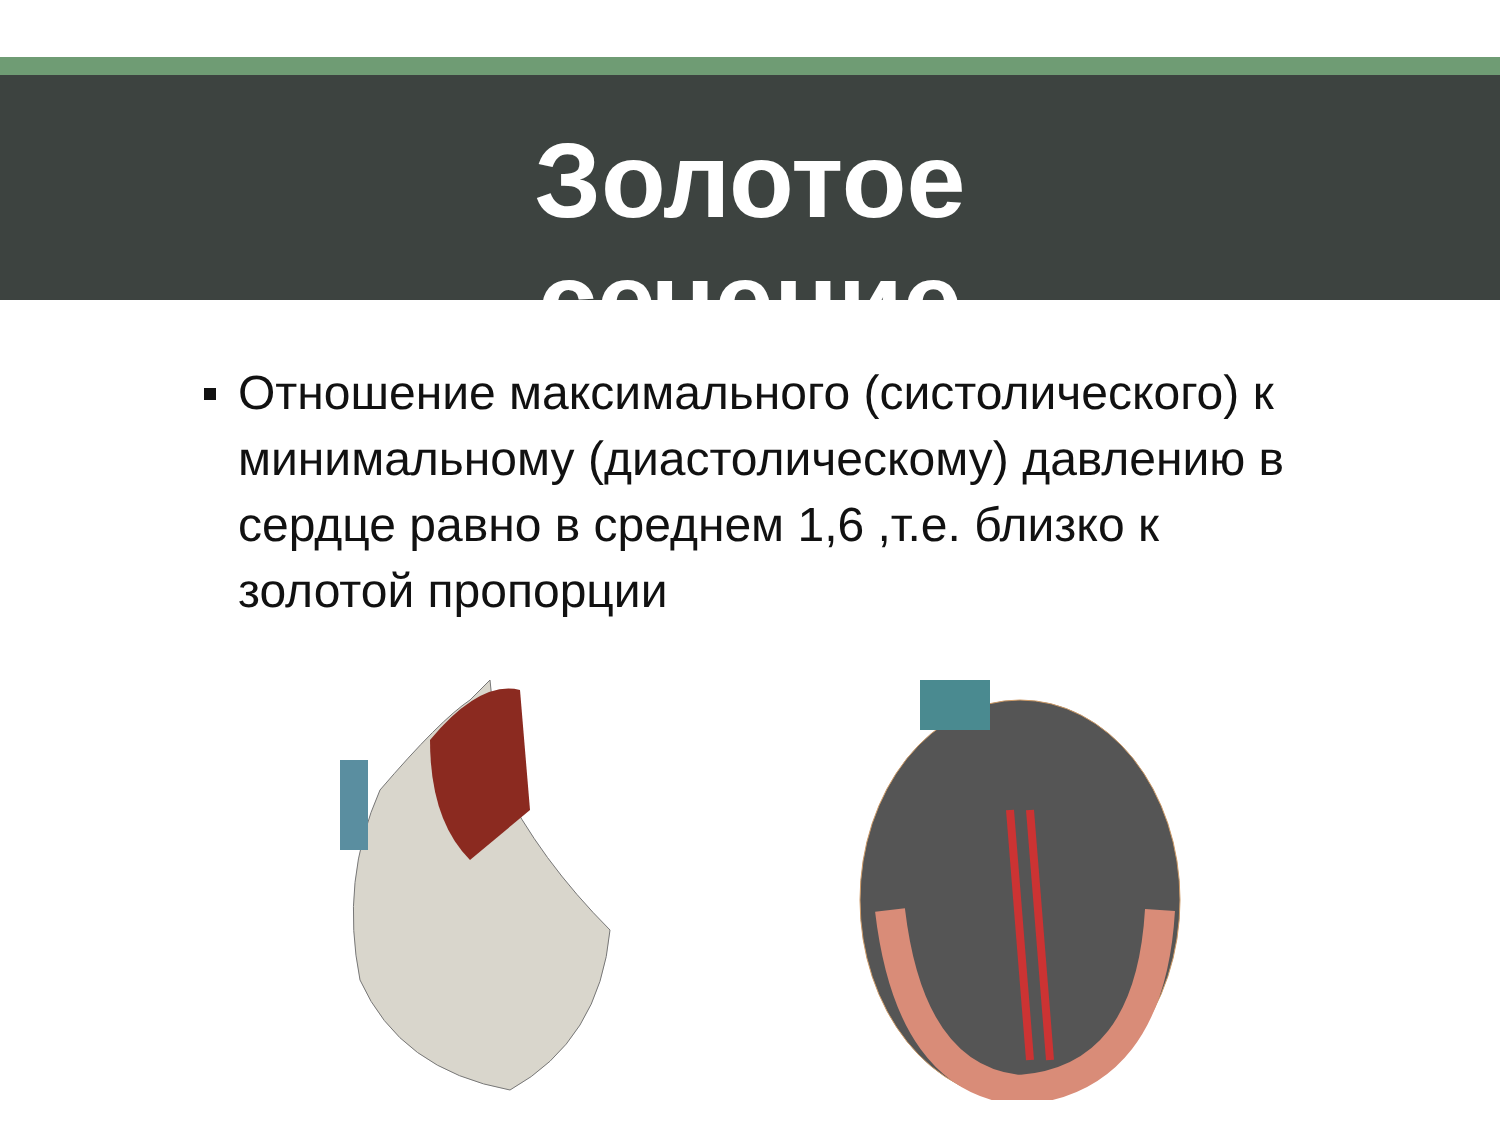Золотое
сечение
Отношение максимального (систолического) к минимальному (диастолическому) давлению в сердце равно в среднем 1,6 ,т.е. близко к золотой пропорции